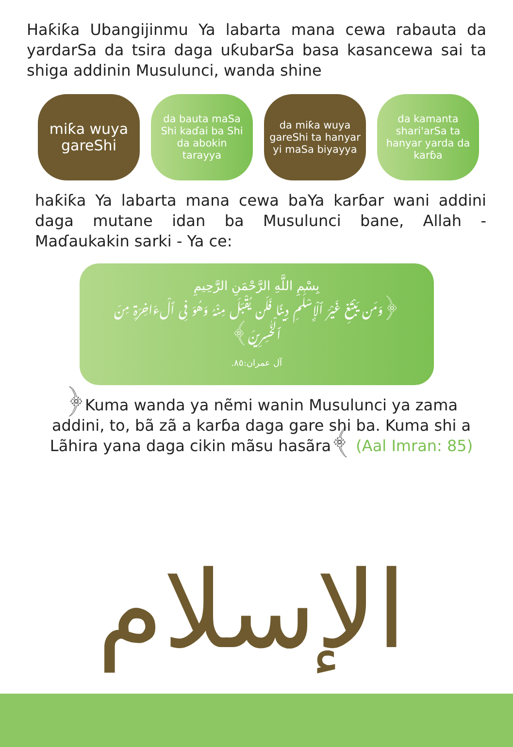Haƙiƙa Ubangijinmu Ya labarta mana cewa rabauta da yardarSa da tsira daga uƙubarSa basa kasancewa sai ta shiga addinin Musulunci, wanda shine
miƙa wuya gareShi
da bauta maSa Shi kaɗai ba Shi da abokin tarayya
da miƙa wuya gareShi ta hanyar yi maSa biyayya
da kamanta shari'arSa ta hanyar yarda da karɓa
haƙiƙa Ya labarta mana cewa baYa karɓar wani addini daga mutane idan ba Musulunci bane, Allah - Maɗaukakin sarki - Ya ce:
بِسْمِ اللَّهِ الرَّحْمَنِ الرَّحِيمِ
﴿وَمَن يَبْتَغِ غَيْرَ ٱلْإِسْلَٰمِ دِينًا فَلَن يُقْبَلَ مِنْهُ وَهُوَ فِى ٱلْءَاخِرَةِ مِنَ ٱلْخَٰسِرِينَ﴾
آل عمران:٨٥.
﴿Kuma wanda ya nẽmi wanin Musulunci ya zama addini, to, bã zã a karɓa daga gare shi ba. Kuma shi a Lãhira yana daga cikin mãsu hasãra﴾ (Aal Imran: 85)
الإسلام